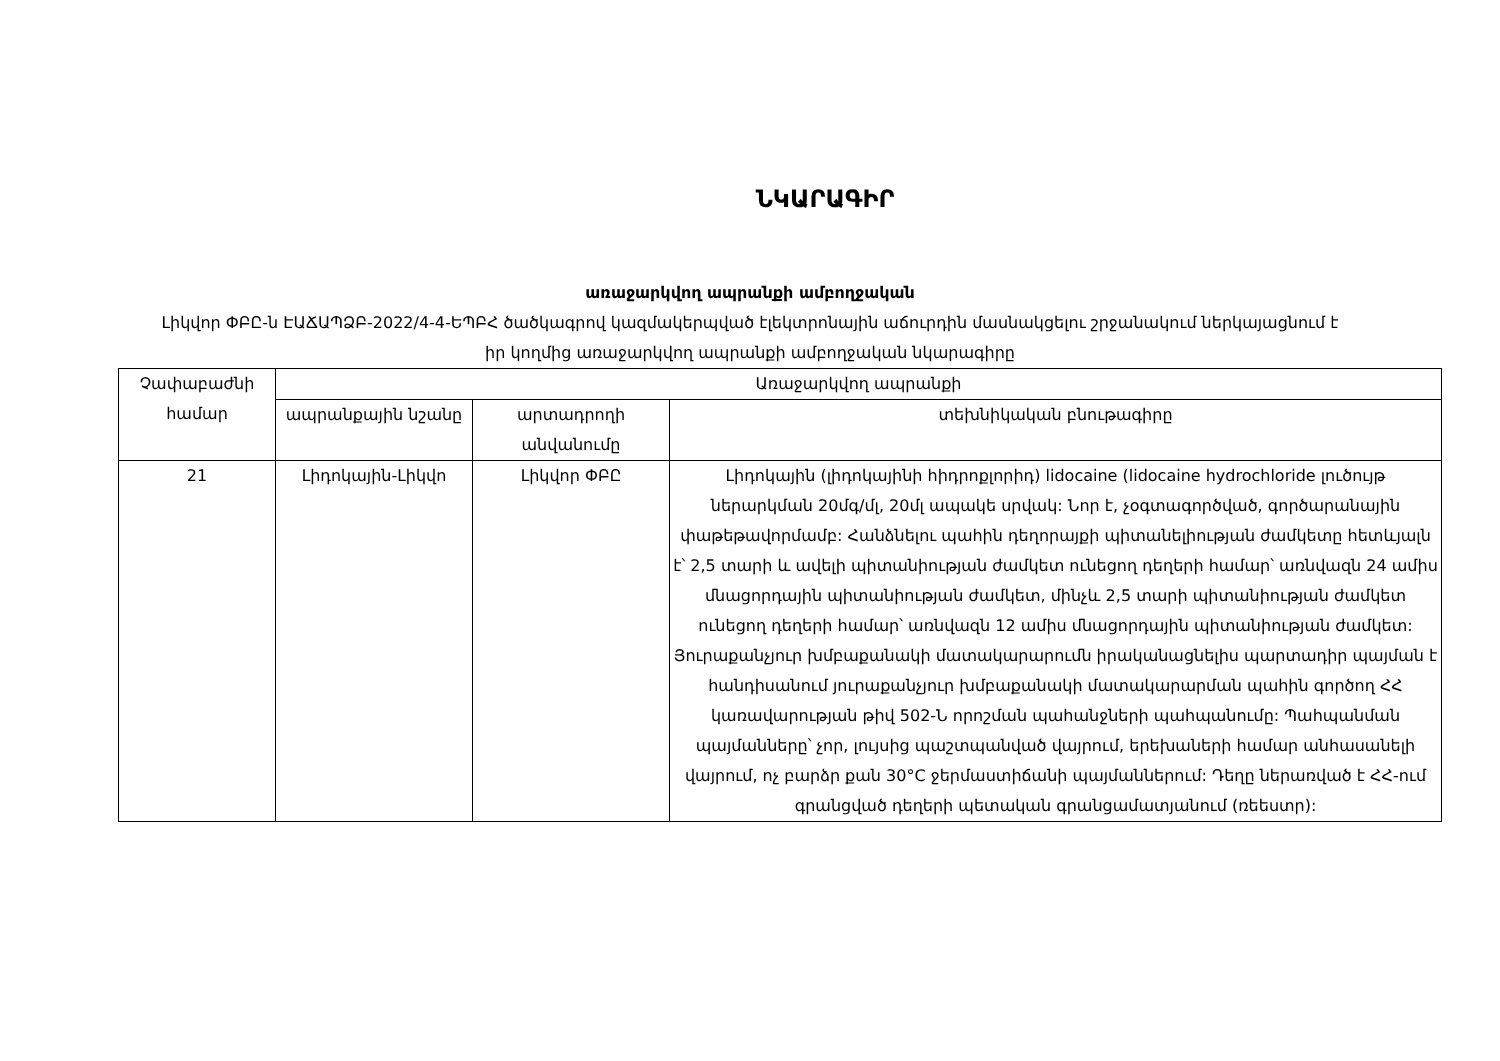ՆԿԱՐԱԳԻՐ
առաջարկվող ապրանքի ամբողջական
Լիկվոր ՓԲԸ-ն ԷԱՃԱՊՁԲ-2022/4-4-ԵՊԲՀ ծածկագրով կազմակերպված էլեկտրոնային աճուրդին մասնակցելու շրջանակում ներկայացնում է իր կողմից առաջարկվող ապրանքի ամբողջական նկարագիրը
| Չափաբաժնի համար | Առաջարկվող ապրանքի | | |
| --- | --- | --- | --- |
| | ապրանքային նշանը | արտադրողի անվանումը | տեխնիկական բնութագիրը |
| 21 | Լիդոկային-Լիկվո | Լիկվոր ՓԲԸ | Լիդոկային (լիդոկայինի հիդրոքլորիդ) lidocaine (lidocaine hydrochloride լուծույթ ներարկման 20մգ/մլ, 20մլ ապակե սրվակ: Նոր է, չօգտագործված, գործարանային փաթեթավորմամբ: Հանձնելու պահին դեղորայքի պիտանելիության ժամկետը հետևյալն է՝ 2,5 տարի և ավելի պիտանիության ժամկետ ունեցող դեղերի համար՝ առնվազն 24 ամիս մնացորդային պիտանիության ժամկետ, մինչև 2,5 տարի պիտանիության ժամկետ ունեցող դեղերի համար՝ առնվազն 12 ամիս մնացորդային պիտանիության ժամկետ: Յուրաքանչյուր խմբաքանակի մատակարարումն իրականացնելիս պարտադիր պայման է հանդիսանում յուրաքանչյուր խմբաքանակի մատակարարման պահին գործող ՀՀ կառավարության թիվ 502-Ն որոշման պահանջների պահպանումը: Պահպանման պայմանները՝ չոր, լույսից պաշտպանված վայրում, երեխաների համար անհասանելի վայրում, ոչ բարձր քան 30°C ջերմաստիճանի պայմաններում: Դեղը ներառված է ՀՀ-ում գրանցված դեղերի պետական գրանցամատյանում (ռեեստր): |